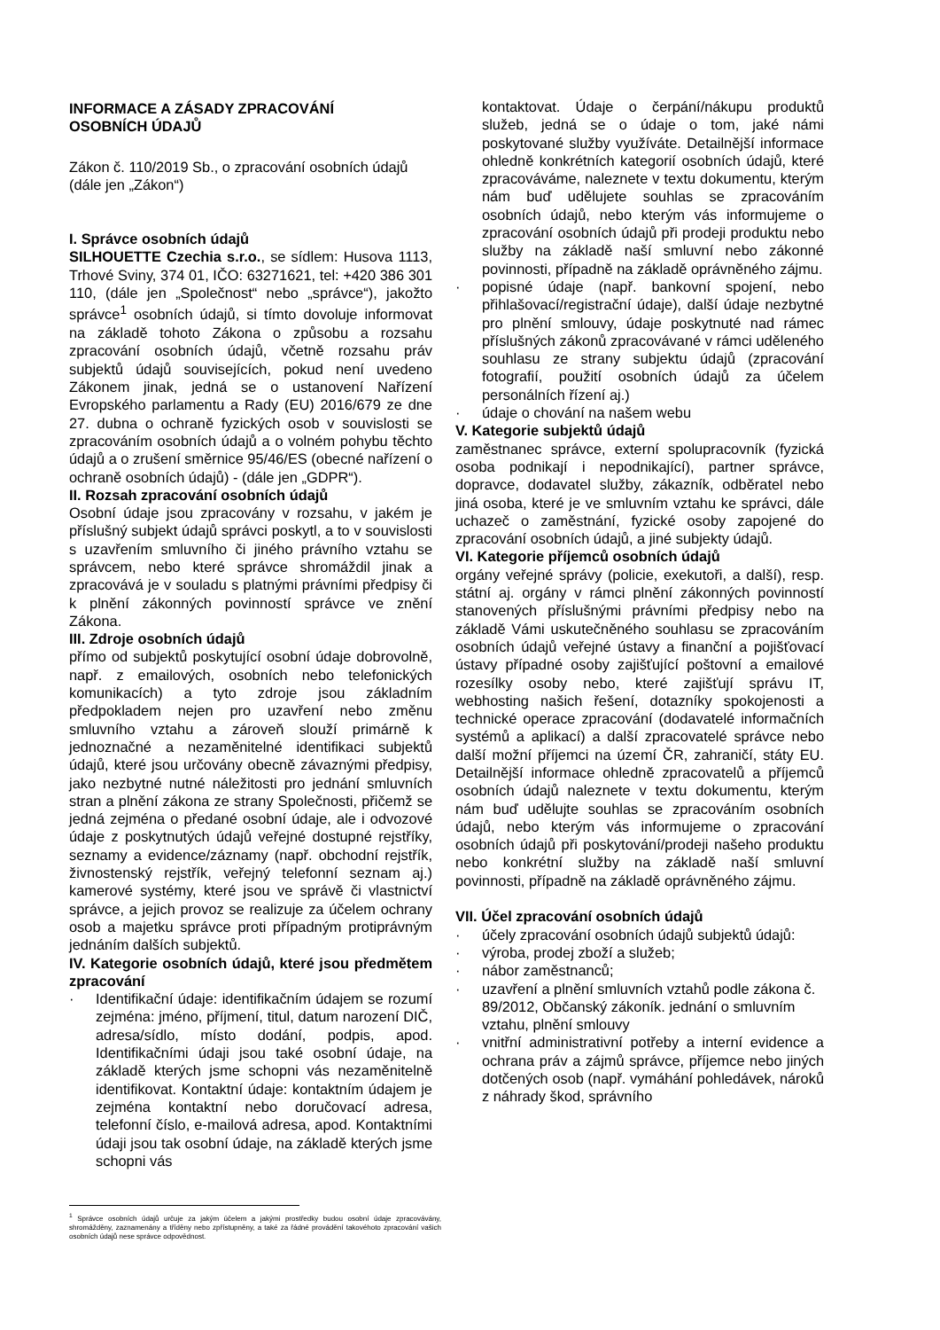INFORMACE A ZÁSADY ZPRACOVÁNÍ
OSOBNÍCH ÚDAJŮ
Zákon č. 110/2019 Sb., o zpracování osobních údajů (dále jen „Zákon“)
I. Správce osobních údajů
SILHOUETTE Czechia s.r.o., se sídlem: Husova 1113, Trhové Sviny, 374 01, IČO: 63271621, tel: +420 386 301 110, (dále jen „Společnost“ nebo „správce“), jakožto správce<sup>1</sup> osobních údajů, si tímto dovoluje informovat na základě tohoto Zákona o způsobu a rozsahu zpracování osobních údajů, včetně rozsahu práv subjektů údajů souvisejících, pokud není uvedeno Zákonem jinak, jedná se o ustanovení Nařízení Evropského parlamentu a Rady (EU) 2016/679 ze dne 27. dubna o ochraně fyzických osob v souvislosti se zpracováním osobních údajů a o volném pohybu těchto údajů a o zrušení směrnice 95/46/ES (obecné nařízení o ochraně osobních údajů) - (dále jen „GDPR“).
II. Rozsah zpracování osobních údajů
Osobní údaje jsou zpracovány v rozsahu, v jakém je příslušný subjekt údajů správci poskytl, a to v souvislosti s uzavřením smluvního či jiného právního vztahu se správcem, nebo které správce shromáždil jinak a zpracovává je v souladu s platnými právními předpisy či k plnění zákonných povinností správce ve znění Zákona.
III. Zdroje osobních údajů
přímo od subjektů poskytující osobní údaje dobrovolně, např. z emailových, osobních nebo telefonických komunikacích) a tyto zdroje jsou základním předpokladem nejen pro uzavření nebo změnu smluvního vztahu a zároveň slouží primárně k jednoznačné a nezaměnitelné identifikaci subjektů údajů, které jsou určovány obecně závaznými předpisy, jako nezbytné nutné náležitosti pro jednání smluvních stran a plnění zákona ze strany Společnosti, přičemž se jedná zejména o předané osobní údaje, ale i odvozové údaje z poskytnutých údajů veřejné dostupné rejstříky, seznamy a evidence/záznamy (např. obchodní rejstřík, živnostenský rejstřík, veřejný telefonní seznam aj.) kamerové systémy, které jsou ve správě či vlastnictví správce, a jejich provoz se realizuje za účelem ochrany osob a majetku správce proti případným protiprávným jednáním dalších subjektů.
IV. Kategorie osobních údajů, které jsou předmětem zpracování
· Identifikační údaje: identifikačním údajem se rozumí zejména: jméno, příjmení, titul, datum narození DIČ, adresa/sídlo, místo dodání, podpis, apod. Identifikačními údaji jsou také osobní údaje, na základě kterých jsme schopni vás nezaměnitelně identifikovat. Kontaktní údaje: kontaktním údajem je zejména kontaktní nebo doručovací adresa, telefonní číslo, e-mailová adresa, apod. Kontaktními údaji jsou tak osobní údaje, na základě kterých jsme schopni vás
<sup>1</sup> Správce osobních údajů určuje za jakým účelem a jakými prostředky budou osobní údaje zpracovávány, shromážděny, zaznamenány a tříděny nebo zpřístupněny, a také za řádné provádění takovéhoto zpracování vašich osobních údajů nese správce odpovědnost.
kontaktovat. Údaje o čerpání/nákupu produktů služeb, jedná se o údaje o tom, jaké námi poskytované služby využíváte. Detailnější informace ohledně konkrétních kategorií osobních údajů, které zpracováváme, naleznete v textu dokumentu, kterým nám buď udělujete souhlas se zpracováním osobních údajů, nebo kterým vás informujeme o zpracování osobních údajů při prodeji produktu nebo služby na základě naší smluvní nebo zákonné povinnosti, případně na základě oprávněného zájmu.
· popisné údaje (např. bankovní spojení, nebo přihlašovací/registrační údaje), další údaje nezbytné pro plnění smlouvy, údaje poskytnuté nad rámec příslušných zákonů zpracovávané v rámci uděleného souhlasu ze strany subjektu údajů (zpracování fotografií, použití osobních údajů za účelem personálních řízení aj.)
· údaje o chování na našem webu
V. Kategorie subjektů údajů
zaměstnanec správce, externí spolupracovník (fyzická osoba podnikají i nepodnikající), partner správce, dopravce, dodavatel služby, zákazník, odběratel nebo jiná osoba, které je ve smluvním vztahu ke správci, dále uchazeč o zaměstnání, fyzické osoby zapojené do zpracování osobních údajů, a jiné subjekty údajů.
VI. Kategorie příjemců osobních údajů
orgány veřejné správy (policie, exekutoři, a další), resp. státní aj. orgány v rámci plnění zákonných povinností stanovených příslušnými právními předpisy nebo na základě Vámi uskutečněného souhlasu se zpracováním osobních údajů veřejné ústavy a finanční a pojišťovací ústavy případné osoby zajišťující poštovní a emailové rozesílky osoby nebo, které zajišťují správu IT, webhosting našich řešení, dotazníky spokojenosti a technické operace zpracování (dodavatelé informačních systémů a aplikací) a další zpracovatelé správce nebo další možní příjemci na území ČR, zahraničí, státy EU. Detailnější informace ohledně zpracovatelů a příjemců osobních údajů naleznete v textu dokumentu, kterým nám buď udělujte souhlas se zpracováním osobních údajů, nebo kterým vás informujeme o zpracování osobních údajů při poskytování/prodeji našeho produktu nebo konkrétní služby na základě naší smluvní povinnosti, případně na základě oprávněného zájmu.
VII. Účel zpracování osobních údajů
· účely zpracování osobních údajů subjektů údajů:
· výroba, prodej zboží a služeb;
· nábor zaměstnanců;
· uzavření a plnění smluvních vztahů podle zákona č. 89/2012, Občanský zákoník. jednání o smluvním vztahu, plnění smlouvy
· vnitřní administrativní potřeby a interní evidence a ochrana práv a zájmů správce, příjemce nebo jiných dotčených osob (např. vymáhání pohledávek, nároků z náhrady škod, správního